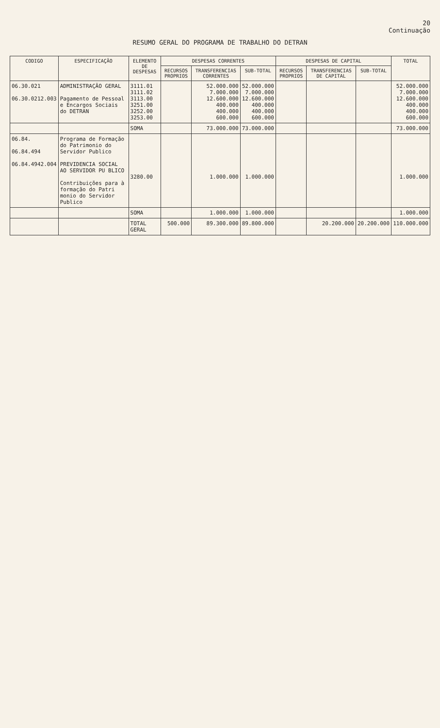20
Continuação
RESUMO GERAL DO PROGRAMA DE TRABALHO DO DETRAN
| CODIGO | ESPECIFICAÇÃO | ELEMENTO DE DESPESAS | DESPESAS CORRENTES | | | DESPESAS DE CAPITAL | | | TOTAL |
| --- | --- | --- | --- | --- | --- | --- | --- | --- | --- |
| | | | RECURSOS PROPRIOS | TRANSFERENCIAS CORRENTES | SUB-TOTAL | RECURSOS PROPRIOS | TRANSFERENCIAS DE CAPITAL | SUB-TOTAL | |
| 06.30.021 06.30.0212.003 | ADMINISTRAÇÃO GERAL Pagamento de Pessoal e Encargos Sociais do DETRAN | 3111.01 3111.02 3113.00 3251.00 3252.00 3253.00 | | 52.000.000 7.000.000 12.600.000 400.000 400.000 600.000 | 52.000.000 7.000.000 12.600.000 400.000 400.000 600.000 | | | | 52.000.000 7.000.000 12.600.000 400.000 400.000 600.000 |
| | | SOMA | | 73.000.000 | 73.000.000 | | | | 73.000.000 |
| 06.84. 06.84.494 06.84.4942.004 | Programa de Formação do Patrimonio do Servidor Publico PREVIDENCIA SOCIAL AO SERVIDOR PU BLICO Contribuições para à formação do Patri monio do Servidor Publico | 3280.00 | | 1.000.000 | 1.000.000 | | | | 1.000.000 |
| | | SOMA | | 1.000.000 | 1.000.000 | | | | 1.000.000 |
| | | TOTAL GERAL | 500.000 | 89.300.000 | 89.800.000 | | 20.200.000 | 20.200.000 | 110.000.000 |